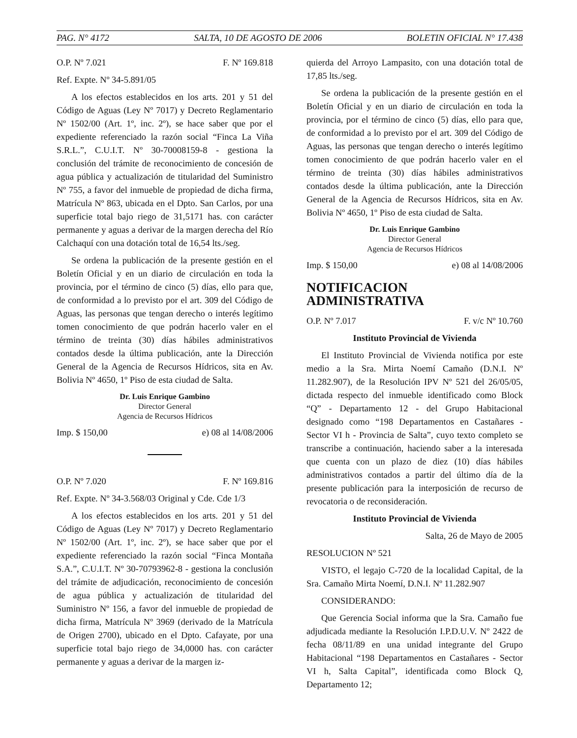PAG. N° 4172 SALTA, 10 DE AGOSTO DE 2006 BOLETIN OFICIAL N° 17.438
O.P. Nº 7.021 F. Nº 169.818
Ref. Expte. Nº 34-5.891/05
A los efectos establecidos en los arts. 201 y 51 del Código de Aguas (Ley Nº 7017) y Decreto Reglamentario Nº 1502/00 (Art. 1º, inc. 2º), se hace saber que por el expediente referenciado la razón social “Finca La Viña S.R.L.”, C.U.I.T. Nº 30-70008159-8 - gestiona la conclusión del trámite de reconocimiento de concesión de agua pública y actualización de titularidad del Suministro Nº 755, a favor del inmueble de propiedad de dicha firma, Matrícula Nº 863, ubicada en el Dpto. San Carlos, por una superficie total bajo riego de 31,5171 has. con carácter permanente y aguas a derivar de la margen derecha del Río Calchaquí con una dotación total de 16,54 lts./seg.
Se ordena la publicación de la presente gestión en el Boletín Oficial y en un diario de circulación en toda la provincia, por el término de cinco (5) días, ello para que, de conformidad a lo previsto por el art. 309 del Código de Aguas, las personas que tengan derecho o interés legítimo tomen conocimiento de que podrán hacerlo valer en el término de treinta (30) días hábiles administrativos contados desde la última publicación, ante la Dirección General de la Agencia de Recursos Hídricos, sita en Av. Bolivia Nº 4650, 1º Piso de esta ciudad de Salta.
Dr. Luis Enrique Gambino
Director General
Agencia de Recursos Hídricos
Imp. $ 150,00 e) 08 al 14/08/2006
O.P. Nº 7.020 F. Nº 169.816
Ref. Expte. Nº 34-3.568/03 Original y Cde. Cde 1/3
A los efectos establecidos en los arts. 201 y 51 del Código de Aguas (Ley Nº 7017) y Decreto Reglamentario Nº 1502/00 (Art. 1º, inc. 2º), se hace saber que por el expediente referenciado la razón social “Finca Montaña S.A.”, C.U.I.T. Nº 30-70793962-8 - gestiona la conclusión del trámite de adjudicación, reconocimiento de concesión de agua pública y actualización de titularidad del Suministro Nº 156, a favor del inmueble de propiedad de dicha firma, Matrícula Nº 3969 (derivado de la Matrícula de Origen 2700), ubicado en el Dpto. Cafayate, por una superficie total bajo riego de 34,0000 has. con carácter permanente y aguas a derivar de la margen iz-
quierda del Arroyo Lampasito, con una dotación total de 17,85 lts./seg.
Se ordena la publicación de la presente gestión en el Boletín Oficial y en un diario de circulación en toda la provincia, por el término de cinco (5) días, ello para que, de conformidad a lo previsto por el art. 309 del Código de Aguas, las personas que tengan derecho o interés legítimo tomen conocimiento de que podrán hacerlo valer en el término de treinta (30) días hábiles administrativos contados desde la última publicación, ante la Dirección General de la Agencia de Recursos Hídricos, sita en Av. Bolivia Nº 4650, 1º Piso de esta ciudad de Salta.
Dr. Luis Enrique Gambino
Director General
Agencia de Recursos Hídricos
Imp. $ 150,00 e) 08 al 14/08/2006
NOTIFICACION ADMINISTRATIVA
O.P. Nº 7.017 F. v/c Nº 10.760
Instituto Provincial de Vivienda
El Instituto Provincial de Vivienda notifica por este medio a la Sra. Mirta Noemí Camaño (D.N.I. Nº 11.282.907), de la Resolución IPV Nº 521 del 26/05/05, dictada respecto del inmueble identificado como Block “Q” - Departamento 12 - del Grupo Habitacional designado como “198 Departamentos en Castañares - Sector VI h - Provincia de Salta”, cuyo texto completo se transcribe a continuación, haciendo saber a la interesada que cuenta con un plazo de diez (10) días hábiles administrativos contados a partir del último día de la presente publicación para la interposición de recurso de revocatoria o de reconsideración.
Instituto Provincial de Vivienda
Salta, 26 de Mayo de 2005
RESOLUCION Nº 521
VISTO, el legajo C-720 de la localidad Capital, de la Sra. Camaño Mirta Noemí, D.N.I. Nº 11.282.907
CONSIDERANDO:
Que Gerencia Social informa que la Sra. Camaño fue adjudicada mediante la Resolución I.P.D.U.V. Nº 2422 de fecha 08/11/89 en una unidad integrante del Grupo Habitacional “198 Departamentos en Castañares - Sector VI h, Salta Capital”, identificada como Block Q, Departamento 12;